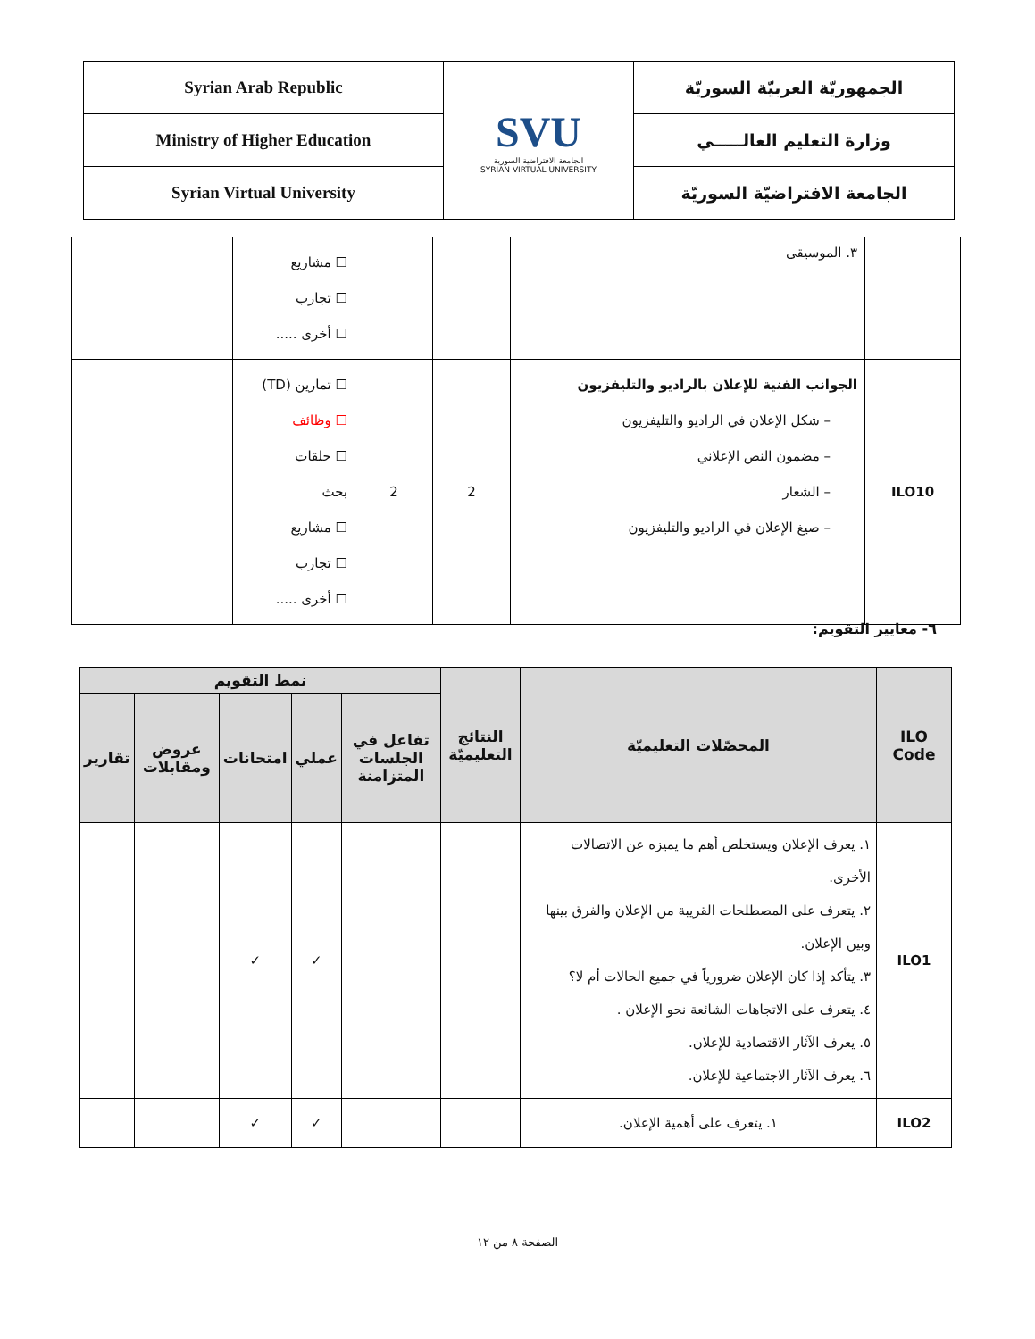| Syrian Arab Republic | SVU الجامعة الافتراضية السورية SYRIAN VIRTUAL UNIVERSITY | الجمهوريّة العربيّة السوريّة |
| Ministry of Higher Education | | وزارة التعليم العالـــــي |
| Syrian Virtual University | | الجامعة الافتراضيّة السوريّة |
| | ٣. الموسيقى | | | ☐ مشاريع ☐ تجارب ☐ أخرى ..... | |
| ILO10 | الجوانب الفنية للإعلان بالراديو والتليفزيون – شكل الإعلان في الراديو والتليفزيون – مضمون النص الإعلاني – الشعار – صيغ الإعلان في الراديو والتليفزيون | 2 | 2 | ☐ تمارين (TD) ☐ وظائف ☐ حلقات بحث ☐ مشاريع ☐ تجارب ☐ أخرى ..... | |
٦- معايير التقويم:
| ILO Code | المحصّلات التعليميّة | النتائج التعليميّة | نمط التقويم | | | | |
| --- | --- | --- | --- | --- | --- | --- | --- |
| | | | تفاعل في الجلسات المتزامنة | عملي | امتحانات | عروض ومقابلات | تقارير |
| ILO1 | ١. يعرف الإعلان ويستخلص أهم ما يميزه عن الاتصالات الأخرى. ٢. يتعرف على المصطلحات القريبة من الإعلان والفرق بينها وبين الإعلان. ٣. يتأكد إذا كان الإعلان ضرورياً في جميع الحالات أم لا؟ ٤. يتعرف على الاتجاهات الشائعة نحو الإعلان . ٥. يعرف الآثار الاقتصادية للإعلان. ٦. يعرف الآثار الاجتماعية للإعلان. | | | ✓ | ✓ | | |
| ILO2 | ١. يتعرف على أهمية الإعلان. | | | ✓ | ✓ | | |
الصفحة ٨ من ١٢